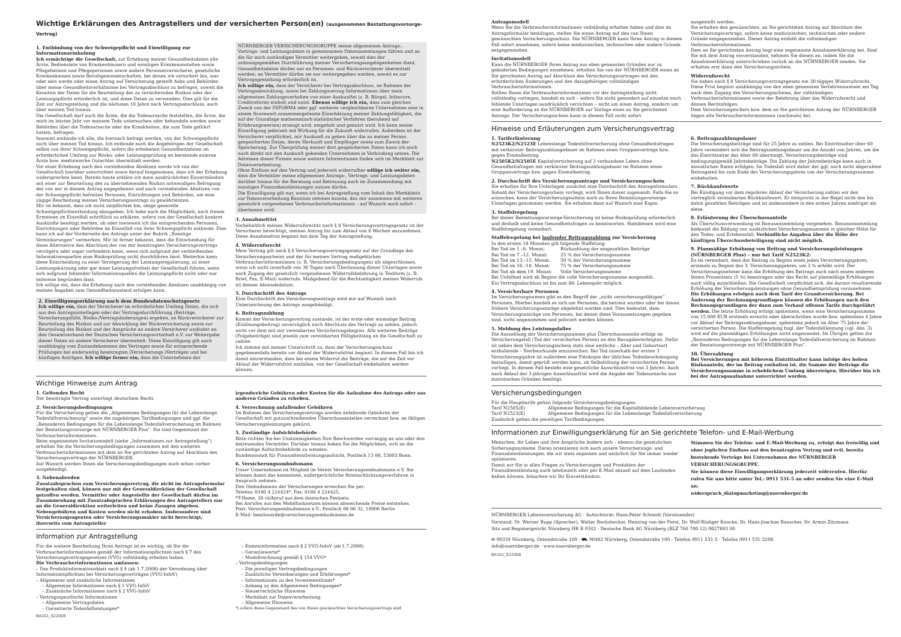Wichtige Erklärungen des Antragstellers und der versicherten Person(en) (ausgenommen Bestattungsvorsorge-Vertrag)
1. Entbindung von der Schweigepflicht und Einwilligung zur Informationseinholung
Ich ermächtige die Gesellschaft, zur Erhebung meiner Gesundheitsdaten alle Ärzte, Bedienstete von Krankenhäusern und sonstigen Krankenanstalten sowie Pflegeheimen und Pflegepersonen sowie andere Personenversicherer, gesetzliche Krankenkassen sowie Berufsgenossenschaften, bei denen ich versichert bin, war oder sein werde oder einen Antrag auf Versicherung gestellt habe und Behörden über meine Gesundheitsverhältnisse bei Vertragsabschluss zu befragen, soweit die Kenntnis der Daten für die Beurteilung des zu versichernden Risikos oder der Leistungspflicht erforderlich ist, und diese Daten zu verwenden. Dies gilt für die Zeit vor Antragstellung und die nächsten 10 Jahre nach Vertragsabschluss, auch über meinen Tod hinaus.
Die Gesellschaft darf auch die Ärzte, die die Todesursache feststellen, die Ärzte, die mich im letzten Jahr vor meinem Tode untersuchen oder behandeln werden sowie Behörden über die Todesursache oder die Krankheiten, die zum Tode geführt hatten, befragen.
Insoweit entbinde ich alle, die hiernach befragt werden, von der Schweigepflicht auch über meinen Tod hinaus. Ich entbinde auch die Angehörigen der Gesellschaft selbst von ihrer Schweigepflicht, sofern die erhobenen Gesundheitsdaten im erforderlichen Umfang zur Risiko- oder Leistungsprüfung an beratende externe Ärzte bzw. medizinische Gutachter übermittelt werden.
Vor einer Erhebung nach den vorstehenden Absätzen werde ich von der Gesellschaft hierüber unterrichtet sowie darauf hingewiesen, dass ich der Erhebung widersprechen kann. Bereits heute erkläre ich mein ausdrückliches Einverständnis mit einer zur Beurteilung des zu übernehmenden Risikos notwendigen Befragung der von mir in diesem Antrag angegebenen und nach vorstehenden Absätzen von der Schweigepflicht befreiten Personen, Einrichtungen und Behörden, um eine zügige Bearbeitung meines Versicherungsantrags zu gewährleisten.
Mir ist bekannt, dass ich nicht verpflichtet bin, obige generelle Schweigepflichtentbindung abzugeben. Ich habe auch die Möglichkeit, nach freiem Ermessen im Einzelfall schriftlich zu erklären, sofern von der Gesellschaft konkret Auskünfte benötigt werden, ob oder inwieweit ich die entsprechenden Personen, Einrichtungen oder Behörden im Einzelfall von ihrer Schweigepflicht entbinde. Dies kann ich auf der Vorderseite des Antrags unter der Rubrik „Sonstige Vereinbarungen“ vermerken. Mir ist ferner bekannt, dass die Entscheidung für diese Alternative den Abschluss des von mir beantragten Versicherungsvertrags verzögern oder sogar verhindern kann, wenn sich aufgrund der verbleibenden Informationsquellen eine Risikoprüfung nicht durchführen lässt. Weiterhin kann diese Entscheidung zu einer Verzögerung der Leistungsregulierung, zu einer Leistungskürzung oder gar einer Leistungsfreiheit der Gesellschaft führen, wenn sich aufgrund fehlender Informationsquellen die Leistungspflicht nicht oder nur teilweise begründen lässt.
Ich willige ein, dass die Erhebung nach den vorstehenden Absätzen unabhängig von meinen Angaben zum Gesundheitszustand erfolgen kann.
2. Einwilligungserklärung nach dem Bundesdatenschutzgesetz
Ich willige ein, dass der Versicherer im erforderlichen Umfang Daten, die sich aus den Antragsunterlagen oder der Vertragsdurchführung (Beiträge, Versicherungsfälle, Risiko-/Vertragsänderungen) ergeben, an Rückversicherer zur Beurteilung des Risikos und zur Abwicklung der Rückversicherung sowie zur Beurteilung des Risikos und der Ansprüche an andere Versicherer und/oder an den Gesamtverband der Deutschen Versicherungswirtschaft e.V. zur Weitergabe dieser Daten an andere Versicherer übermittelt. Diese Einwilligung gilt auch unabhängig vom Zustandekommen des Vertrages sowie für entsprechende Prüfungen bei anderweitig beantragten (Versicherungs-)Verträgen und bei künftigen Anträgen. Ich willige ferner ein, dass die Unternehmen der
NÜRNBERGER VERSICHERUNGSGRUPPE meine allgemeinen Antrags-, Vertrags- und Leistungsdaten in gemeinsamen Datensammlungen führen und an die für mich zuständigen Vermittler weitergeben, soweit dies der ordnungsgemäßen Durchführung meiner Versicherungsangelegenheiten dient.
Gesundheitsdaten dürfen nur an Personen- und Rückversicherer übermittelt werden; an Vermittler dürfen sie nur weitergegeben werden, soweit es zur Vertragsgestaltung erforderlich ist.
Ich willige ein, dass der Versicherer bei Vertragsabschluss, im Rahmen der Vertragsabwicklung, sowie bei Zahlungsverzug Informationen über mein allgemeines Zahlungsverhalten von einer Auskunftei (z. B. Bürgel, Infoscore, Creditreform) einholt und nutzt. Ebenso willige ich ein, dass zum gleichen Zweck von der INFORMA oder ggf. weiteren vergleichbaren Unternehmen eine in einem Scorewert zusammengefasste Einschätzung meiner Zahlungsfähigkeit, die auf der Grundlage mathematisch-statistischer Verfahren (beruhend auf Erfahrungswerten) erzeugt wird, eingeholt und genutzt wird. Ich kann meine Einwilligung jederzeit mit Wirkung für die Zukunft widerrufen. Außerdem ist der Versicherer verpflichtet, mir Auskunft zu geben über die zu meiner Person gespeicherten Daten, deren Herkunft und Empfänger sowie zum Zweck der Speicherung. Zur Überprüfung meiner dort gespeicherten Daten kann ich mich auch direkt mit den Auskunft gebenden Unternehmen in Verbindung setzen. Die Adressen dieser Firmen sowie weitere Informationen finden sich im Merkblatt zur Datenverarbeitung.
Ohne Einfluss auf den Vertrag und jederzeit widerrufbar willige ich weiter ein, dass die Vermittler meine allgemeinen Antrags-, Vertrags- und Leistungsdaten darüber hinaus für die Beratung und Betreuung auch im Zusammenhang mit sonstigen Finanzdienstleistungen nutzen dürfen.
Die Einwilligung gilt nur, wenn ich bei Antragstellung vom Inhalt des Merkblatts zur Datenverarbeitung Kenntnis nehmen konnte, das mir zusammen mit weiteren gesetzlich vorgesehenen Verbraucherinformationen – auf Wunsch auch sofort – überlassen wird.
3. Annahmefrist
Vorbehaltlich meines Widerrufsrechts nach § 8 Versicherungsvertragsgesetz ist der Versicherer berechtigt, meinen Antrag bis zum Ablauf von 6 Wochen anzunehmen. Diese Annahmefrist beginnt mit dem Tag der Antragstellung.
4. Widerrufsrecht
Mein Vertrag gilt nach § 8 Versicherungsvertragsgesetz auf der Grundlage des Versicherungsscheins und der für meinen Vertrag maßgeblichen Verbraucherinformationen (z. B. Versicherungsbedingungen) als abgeschlossen, wenn ich nicht innerhalb von 30 Tagen nach Überlassung dieser Unterlagen sowie nach Zugang der gesetzlich vorgesehenen Widerrufsbelehrung in Textform (z. B. Brief, Fax, E-Mail) widerrufe. Maßgebend für die Rechtzeitigkeit meines Widerrufs ist dessen Absendedatum.
5. Durchschrift des Antrags
Eine Durchschrift des Versicherungsantrags wird mir auf Wunsch nach Unterzeichnung des Antrags ausgehändigt.
6. Beitragszahlung
Kommt der Versicherungsvertrag zustande, ist der erste oder einmalige Beitrag (Einlösungsbeitrag) unverzüglich nach Abschluss des Vertrags zu zahlen, jedoch nicht vor dem mit mir vereinbarten Versicherungsbeginn. Alle weiteren Beiträge (Folgebeiträge) sind jeweils zum vereinbarten Fälligkeitstag an die Gesellschaft zu zahlen.
Ich stimme mit meiner Unterschrift zu, dass der Versicherungsschutz gegebenenfalls bereits vor Ablauf der Widerrufsfrist beginnt. In diesem Fall bin ich damit einverstanden, dass bei einem Widerruf die Beiträge, die auf die Zeit vor Ablauf der Widerrufsfrist entfallen, von der Gesellschaft einbehalten werden können.
Wichtige Hinweise zum Antrag
1. Geltendes Recht
Der beantragte Vertrag unterliegt deutschem Recht.
2. Versicherungsbedingungen
Für die Versicherung gelten die „Allgemeinen Bedingungen für die Lebenslange Todesfallversicherung“ sowie die zugehörigen Tarifbedingungen und ggf. die „Besonderen Bedingungen für die Lebenslange Todesfallversicherung im Rahmen der Bestattungsvorsorge mit NÜRNBERGER Plus“. Sie sind Gegenstand der Verbraucherinformationen.
Beim sogenannten Invitatiomodell (siehe „Informationen zur Antragstellung“) erhalten Sie die Versicherungsbedingungen zusammen mit den weiteren Verbraucherinformationen mit dem an Sie gerichteten Antrag auf Abschluss des Versicherungsvertrags der NÜRNBERGER.
Auf Wunsch werden Ihnen die Versicherungsbedingungen auch schon vorher ausgehändigt.
3. Nebenabreden
Zusatzabsprachen zum Versicherungsvertrag, die nicht im Antragsformular festgehalten sind, können nur mit der Generaldirektion der Gesellschaft getroffen werden. Vermittler oder Angestellte der Gesellschaft dürfen im Zusammenhang mit Zusatzabsprachen Erklärungen des Antragstellers nur an die Generaldirektion weiterleiten und keine Zusagen abgeben. Nebengebühren und Kosten werden nicht erhoben. Insbesondere sind Versicherungsagenten oder Versicherungsmakler nicht berechtigt, ihrerseits vom Antragsteller
irgendwelche Gebühren oder Kosten für die Aufnahme des Antrags oder aus anderen Gründen zu erheben.
4. Verrechnung anfallender Gebühren
Im Rahmen des Versicherungsvertrags werden anfallende Gebühren der Gesellschaft mit gutzuschreibenden Überschussanteilen verrechnet bzw. an fälligen Versicherungsleistungen gekürzt.
5. Zuständige Aufsichtsbehörde
Bitte richten Sie bei Unstimmigkeiten Ihre Beschwerden vorrangig an uns oder den betreuenden Vermittler. Darüber hinaus haben Sie die Möglichkeit, sich an die zuständige Aufsichtsbehörde zu wenden:
Bundesanstalt für Finanzdienstleistungsaufsicht, Postfach 13 08, 53003 Bonn.
6. Versicherungsombudsmann
Unser Unternehmen ist Mitglied im Verein Versicherungsombudsmann e.V. Sie können damit das kostenlose, außergerichtliche Streitschlichtungsverfahren in Anspruch nehmen.
Den Ombudsmann der Versicherungen erreichen Sie per:
Telefon: 0180 4 224424*, Fax: 0180 4 224425,
*T-Home, 20 ct/Anruf aus dem deutschen Festnetz.
Bei Anrufen aus den Mobilfunknetzen können abweichende Preise entstehen.
Post: Versicherungsombudsmann e.V., Postfach 08 06 32, 10006 Berlin
E-Mail: beschwerde@versicherungsombudsmann.de
Information zur Antragstellung
Für die weitere Bearbeitung Ihres Antrags ist es wichtig, ob Sie die Verbraucherinformationen gemäß der Informationspflichten nach § 7 des Versicherungsvertragsgesetzes (VVG) vollständig erhalten haben.
Die Verbraucherinformationen umfassen:
– Das Produktinformationsblatt nach § 4 (ab 1.7.2008) der Verordnung über Informationspflichten bei Versicherungsverträgen (VVG-InfoV)
– Allgemeine und zusätzliche Informationen
– Allgemeine Informationen nach § 1 VVG-InfoV
– Zusätzliche Informationen nach § 2 VVG-InfoV
– Vertragsspezifische Informationen
– Allgemeine Vertragsdaten
– Garantierte Todesfallleistungen*
– Kosteninformation nach § 2 VVG-InfoV (ab 1.7.2008)
– Garantiewerte*
– Modellrechnung gemäß § 154 VVG*
– Vertragsbedingungen
– Die jeweiligen Vertragsbedingungen
– Zusätzliche Vereinbarungen und Erklärungen*
– Informationen zu den Investmentfonds*
– Anhang zu den Allgemeinen Bedingungen*
– Steuerrechtliche Hinweise
– Merkblatt zur Datenverarbeitung
– Allgemeine Hinweise.
*) sofern diese Gegenstand des von Ihnen gewünschten Versicherungsvertrags sind
BA101_022008
Antragsmodell
Wenn Sie die Verbraucherinformationen vollständig erhalten haben und dies im Antragsformular bestätigen, stellen Sie einen Antrag auf den von Ihnen gewünschten Versicherungsschutz. Die NÜRNBERGER kann Ihren Antrag in diesem Fall sofort annehmen, sofern keine medizinischen, technischen oder andere Gründe entgegenstehen.
Invitatiomodell
Kann die NÜRNBERGER Ihren Antrag aus eben genannten Gründen nur zu geänderten Bedingungen annehmen, erhalten Sie von der NÜRNBERGER einen an Sie gerichteten Antrag auf Abschluss des Versicherungsvertrages mit den erforderlichen Änderungen und den dazugehörigen vollständigen Verbraucherinformationen.
Sollten Ihnen die Verbraucherinformationen vor der Antragstellung nicht vollständig vorliegen, handelt es sich – sofern Sie nicht gesondert auf einzelne noch fehlende Unterlagen ausdrücklich verzichten – nicht um einen Antrag, sondern um eine Aufforderung an die NÜRNBERGER zur Vorlage eines an Sie gerichteten Antrags. Der Versicherungsschein kann in diesem Fall nicht sofort
ausgestellt werden.
Sie erhalten den gewünschten, an Sie gerichteten Antrag auf Abschluss des Versicherungsvertrags, sofern keine medizinischen, technischen oder andere Gründe entgegenstehen. Dieser Antrag enthält die vollständigen Verbraucherinformationen.
Dem an Sie gerichteten Antrag liegt eine sogenannte Annahmeerklärung bei. Sind Sie mit dem Antrag einverstanden, nehmen Sie diesen an, indem Sie die Annahmeerklärung unterschrieben zurück an die NÜRNBERGER senden. Sie erhalten erst dann den Versicherungsschein.
Widerrufsrecht
Sie haben nach § 8 Versicherungsvertragsgesetz ein 30-tägiges Widerrufsrecht. Diese Frist beginnt unabhängig von den eben genannten Verfahrensweisen am Tag nach dem Zugang des Versicherungsscheins, der vollständigen Verbraucherinformationen sowie der Belehrung über das Widerrufsrecht und dessen Rechtsfolgen.
Dem Versicherungsschein bzw. dem an Sie gerichteten Antrag der NÜRNBERGER liegen alle Verbraucherinformationen (nochmals) bei.
Hinweise und Erläuterungen zum Versicherungsvertrag
1. Tariferläuterung
N2523K2/N2523E Lebenslange Todesfallversicherung ohne Gesundheitsfragen mit verkürzter Beitragszahlungsdauer im Rahmen eines Gruppenvertrags bzw. gegen Einmalbeitrag.
N2505K2/N2505E Kapitalversicherung auf 2 verbundene Leben ohne Gesundheitsfragen mit verkürzter Beitragszahlungsdauer im Rahmen eines Gruppenvertrags bzw. gegen Einmalbeitrag.
2. Durchschrift des Versicherungsantrags und Versicherungsschein
Sie erhalten für Ihre Unterlagen zunächst eine Durchschrift des Antragsformulars. Sobald der Versicherungsschein vorliegt, wird Ihnen dieser zugesandt. Falls Sie es wünschen, kann der Versicherungsschein auch zu Ihren Bestattungsvorsorge-Unterlagen genommen werden. Sie erhalten dann auf Wunsch eine Kopie.
3. Staffelregelung
Bei dieser Bestattungsvorsorge-Versicherung ist keine Risikoprüfung erforderlich und deshalb sind keine Gesundheitsfragen zu beantworten. Stattdessen wird eine Staffelregelung vereinbart.
Staffelregelung bei laufender Beitragszahlung zur Versicherung
In den ersten 18 Monaten gilt folgende Staffelung:
| Bei Tod im 1.–6. Monat: | Rückzahlung der eingezahlten Beiträge |
| Bei Tod im 7.–12. Monat: | 25 % der Versicherungssumme |
| Bei Tod im 13.–15. Monat: | 50 % der Versicherungssumme |
| Bei Tod im 16.–18. Monat: | 75 % der Versicherungssumme |
| Bei Tod ab dem 19. Monat: | Volle Versicherungssumme |
Bei Unfalltod wird ab Beginn die volle Versicherungssumme ausgezahlt.
Ein Vertragsabschluss ist bis zum 80. Lebensjahr möglich.
4. Versicherbare Personen
Im Versicherungswesen gibt es den Begriff der „nicht versicherungsfähigen“ Personen. Hierbei handelt es sich um Personen, die betreut wurden oder bei denen frühere Versicherungsanträge abgelehnt worden sind. Dies bedeutet, dass Versicherungsanträge von Personen, bei denen diese Voraussetzungen gegeben sind, nicht angenommen und policiert werden können.
5. Meldung des Leistungsfalles
Die Auszahlung der Versicherungssumme plus Überschussanteile erfolgt im Versicherungsfall (Tod der versicherten Person) an den Bezugsberechtigten. Dafür ist neben dem Versicherungsschein stets eine amtliche – Alter und Geburtsort enthaltende – Sterbeurkunde einzureichen. Bei Tod innerhalb der ersten 3 Versicherungsjahre ist außerdem eine Fotokopie der üblichen Todesbescheinigung beizufügen, damit geprüft werden kann, ob Selbsttötung der versicherten Person vorliegt. In diesem Fall besteht eine gesetzliche Ausschlussfrist von 3 Jahren. Auch nach Ablauf der 3-jährigen Ausschlussfrist wird die Angabe der Todesursache aus statistischen Gründen benötigt.
6. Beitragszahlungsdauer
Die Versicherungsbeiträge sind für 25 Jahre zu zahlen. Bei Eintrittsalter über 60 Jahre vermindert sich die Beitragszahlungsdauer um die Anzahl von Jahren, um die das Eintrittsalter das Alter 60 übersteigt. Versicherungsbeiträge sind bedingungsgemäß Jahresbeiträge. Die Zahlung der Jahresbeiträge kann auch in monatlichen Raten erfolgen. Im Todesfall wird daher der ggf. noch nicht abgerufene Beitragsteil bis zum Ende des Versicherungsjahres von der Versicherungssumme einbehalten.
7. Rückkaufswerte
Bei Kündigung vor dem regulären Ablauf der Versicherung zahlen wir den vertraglich vereinbarten Rückkaufswert. Er entspricht in der Regel nicht den bis dahin gezahlten Beiträgen und ist insbesondere in den ersten Jahren niedriger als diese.
8. Erläuterung der Überschussanteile
Als Überschussverwendung ist Bonusansammlung vorgesehen. Bonusansammlung bedeutet die Bildung von zusätzlichen Versicherungssummen in gleicher Höhe für den Todes- und Erlebensfall. Verbindliche Angaben über die Höhe der künftigen Überschussbeteiligung sind nicht möglich.
9. Planmäßige Erhöhung von Beitrag und Versicherungsleistungen (NÜRNBERGER Plus) – nur bei Tarif N2523K2:
Es ist vereinbart, dass der Beitrag zu Beginn eines jeden Versicherungsjahres, erstmals zu Beginn des 3. Versicherungsjahres, um 3 % erhöht wird. Der Versicherungsnehmer kann die Erhöhung des Beitrags auch nach einem anderen festen Prozentsatz (5 %) beantragen oder das Recht auf planmäßige Erhöhungen auch völlig ausschließen. Die Gesellschaft verpflichtet sich, die daraus resultierende Erhöhung der Versicherungsleistungen ohne Gesundheitsprüfung vorzunehmen. Die Erhöhungen erfolgen nach dem Tarif der Grundversicherung. Bei Änderung der Rechnungsgrundlagen können die Erhöhungen nach den Rechnungsgrundlagen der dann zum Verkauf offenen Tarife durchgeführt werden. Die letzte Erhöhung erfolgt spätestens, wenn eine Versicherungssumme von 15.000 EUR erstmals erreicht oder überschritten wurde bzw. spätestens 4 Jahre vor Ablauf der Beitragszahlungsdauer, spätestens jedoch im Alter 75 Jahre der versicherten Person. Die Staffelregelung bzgl. der Todesfallleistung (vgl. Abs. 3) wird auf die planmäßigen Erhöhungen nicht angewendet. Im Übrigen gelten die „Besonderen Bedingungen für die Lebenslange Todesfallversicherung im Rahmen der Bestattungsvorsorge mit NÜRNBERGER Plus“.
10. Überzahlung
Bei Versicherungen mit höherem Eintrittsalter kann infolge des hohen Risikoanteils, der im Beitrag enthalten ist, die Summe der Beiträge die Versicherungssumme in erheblichem Umfang übersteigen. Hierüber bin ich bei der Antragsaufnahme unterrichtet worden.
Versicherungsbedingungen
Für die Haupttarife gelten folgende Versicherungsbedingungen:
| Tarif N2505(E) | Allgemeine Bedingungen für die Kapitalbildende Lebensversicherung |
| Tarif N2523(E) | Allgemeine Bedingungen für die Lebenslange Todesfallversicherung |
Zusätzlich gelten die jeweiligen Tarifbedingungen.
Informationen zur Einwilligungserklärung für an Sie gerichtete Telefon- und E-Mail-Werbung
Menschen, ihr Leben und ihre Ansprüche ändern sich – ebenso die gesetzlichen Sicherungssysteme. Daran orientieren sich auch unsere Versicherungs- und Finanzdienstleistungen, die wir stets anpassen und natürlich für Sie immer wieder optimieren.
Damit wir Sie in allen Fragen zu Versicherungen und Produkten der Finanzdienstleistung auch telefonisch oder per E-Mail aktuell auf dem Laufenden halten können, brauchen wir Ihr Einverständnis.
Stimmen Sie der Telefon- und E-Mail-Werbung zu, erfolgt das freiwillig und ohne jeglichen Einfluss auf den beantragten Vertrag und evtl. bereits bestehende Verträge bei Unternehmen der NÜRNBERGER VERSICHERUNGSGRUPPE.
Sie können diese Einwilligungserklärung jederzeit widerrufen. Hierfür rufen Sie uns bitte unter Tel.: 0911 531-5 an oder senden Sie eine E-Mail an:
widerspruch_dialogmarketing@nuernberger.de
NÜRNBERGER Lebensversicherung AG · Aufsichtsrat: Hans-Peter Schmidt (Vorsitzender)
Vorstand: Dr. Werner Rupp (Sprecher), Walter Bockshecker, Henning von der Forst, Dr. Wolf-Rüdiger Knocke, Dr. Hans-Joachim Rauscher, Dr. Armin Zitzmann
Sitz und Registergericht Nürnberg HR B 9342 · Deutsche Bank AG Nürnberg (BLZ 760 700 12) 0627893 00
✉ 90334 Nürnberg, Ostendstraße 100 · ⛟ 90482 Nürnberg, Ostendstraße 100 · Telefon 0911 531-5 · Telefax 0911 531-3206
info@nuernberger.de · www.nuernberger.de
BA101_022008